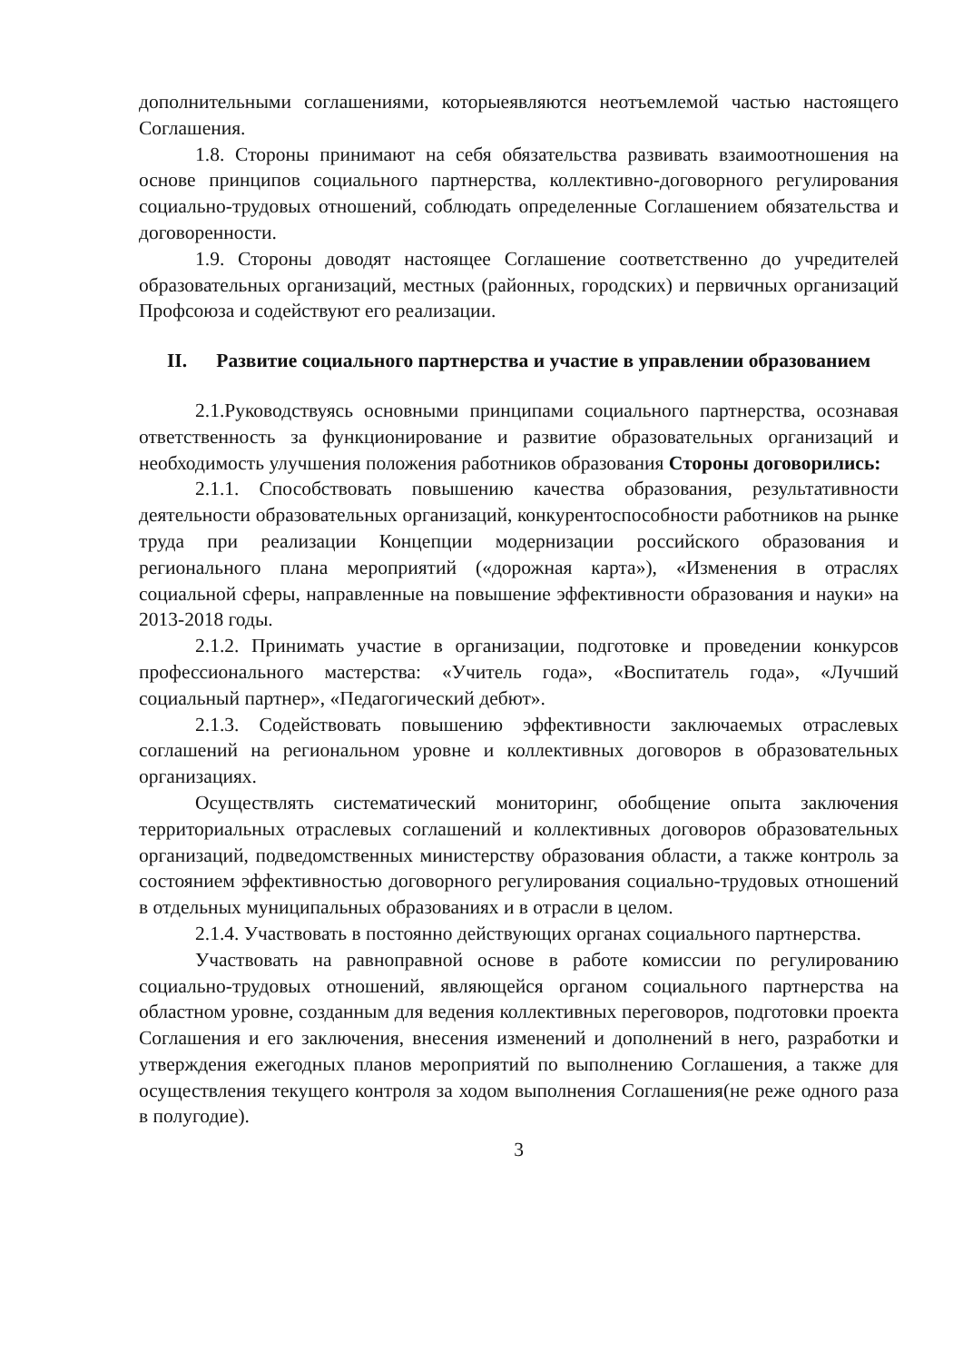дополнительными соглашениями, которыеявляются неотъемлемой частью настоящего Соглашения.
1.8. Стороны принимают на себя обязательства развивать взаимоотношения на основе принципов социального партнерства, коллективно-договорного регулирования социально-трудовых отношений, соблюдать определенные Соглашением обязательства и договоренности.
1.9. Стороны доводят настоящее Соглашение соответственно до учредителей образовательных организаций, местных (районных, городских) и первичных организаций Профсоюза и содействуют его реализации.
II. Развитие социального партнерства и участие в управлении образованием
2.1.Руководствуясь основными принципами социального партнерства, осознавая ответственность за функционирование и развитие образовательных организаций и необходимость улучшения положения работников образования Стороны договорились:
2.1.1. Способствовать повышению качества образования, результативности деятельности образовательных организаций, конкурентоспособности работников на рынке труда при реализации Концепции модернизации российского образования и регионального плана мероприятий («дорожная карта»), «Изменения в отраслях социальной сферы, направленные на повышение эффективности образования и науки» на 2013-2018 годы.
2.1.2. Принимать участие в организации, подготовке и проведении конкурсов профессионального мастерства: «Учитель года», «Воспитатель года», «Лучший социальный партнер», «Педагогический дебют».
2.1.3. Содействовать повышению эффективности заключаемых отраслевых соглашений на региональном уровне и коллективных договоров в образовательных организациях.
Осуществлять систематический мониторинг, обобщение опыта заключения территориальных отраслевых соглашений и коллективных договоров образовательных организаций, подведомственных министерству образования области, а также контроль за состоянием эффективностью договорного регулирования социально-трудовых отношений в отдельных муниципальных образованиях и в отрасли в целом.
2.1.4. Участвовать в постоянно действующих органах социального партнерства.
Участвовать на равноправной основе в работе комиссии по регулированию социально-трудовых отношений, являющейся органом социального партнерства на областном уровне, созданным для ведения коллективных переговоров, подготовки проекта Соглашения и его заключения, внесения изменений и дополнений в него, разработки и утверждения ежегодных планов мероприятий по выполнению Соглашения, а также для осуществления текущего контроля за ходом выполнения Соглашения(не реже одного раза в полугодие).
3